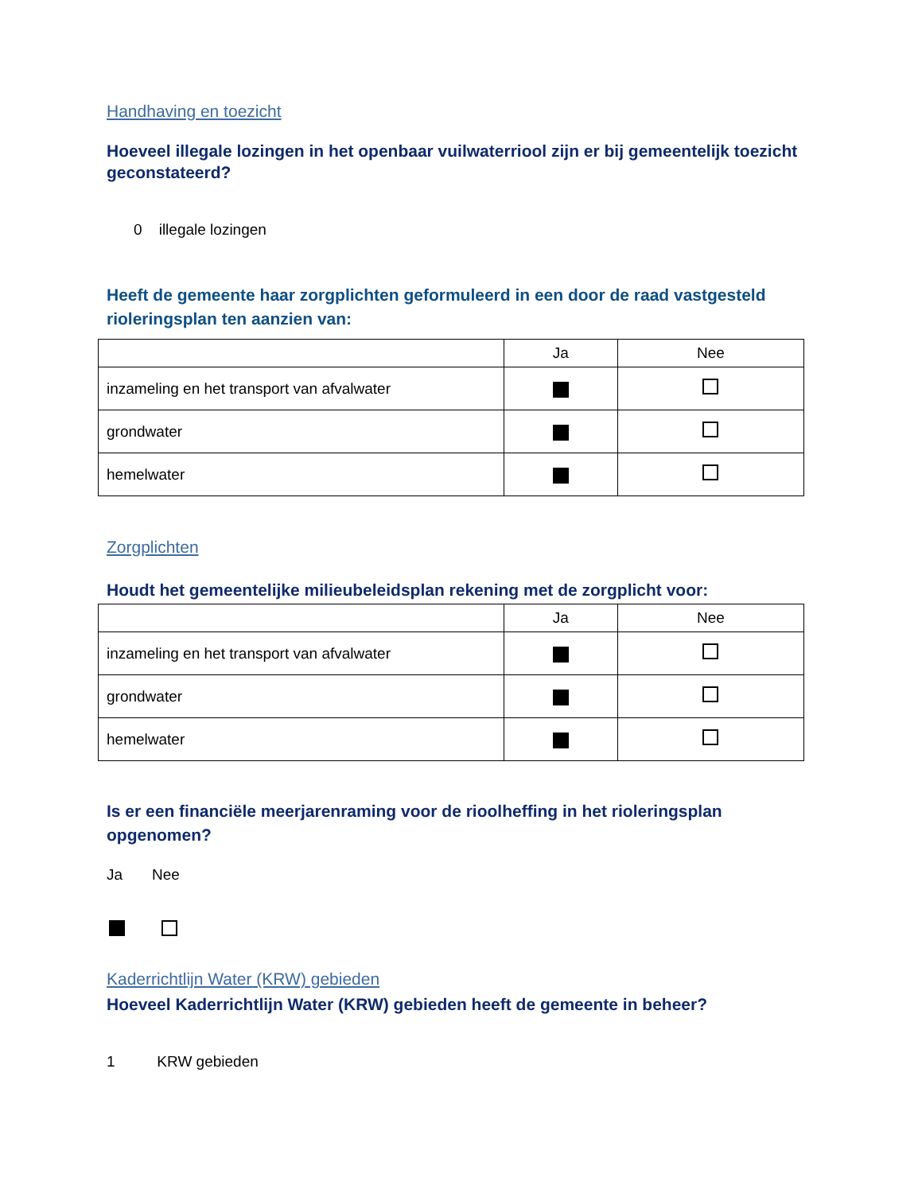Handhaving en toezicht
Hoeveel illegale lozingen in het openbaar vuilwaterriool zijn er bij gemeentelijk toezicht geconstateerd?
0 illegale lozingen
Heeft de gemeente haar zorgplichten geformuleerd in een door de raad vastgesteld rioleringsplan ten aanzien van:
| | Ja | Nee |
| --- | --- | --- |
| inzameling en het transport van afvalwater | | |
| grondwater | | |
| hemelwater | | |
Zorgplichten
Houdt het gemeentelijke milieubeleidsplan rekening met de zorgplicht voor:
| | Ja | Nee |
| --- | --- | --- |
| inzameling en het transport van afvalwater | | |
| grondwater | | |
| hemelwater | | |
Is er een financiële meerjarenraming voor de rioolheffing in het rioleringsplan opgenomen?
Ja Nee
Kaderrichtlijn Water (KRW) gebieden
Hoeveel Kaderrichtlijn Water (KRW) gebieden heeft de gemeente in beheer?
1 KRW gebieden